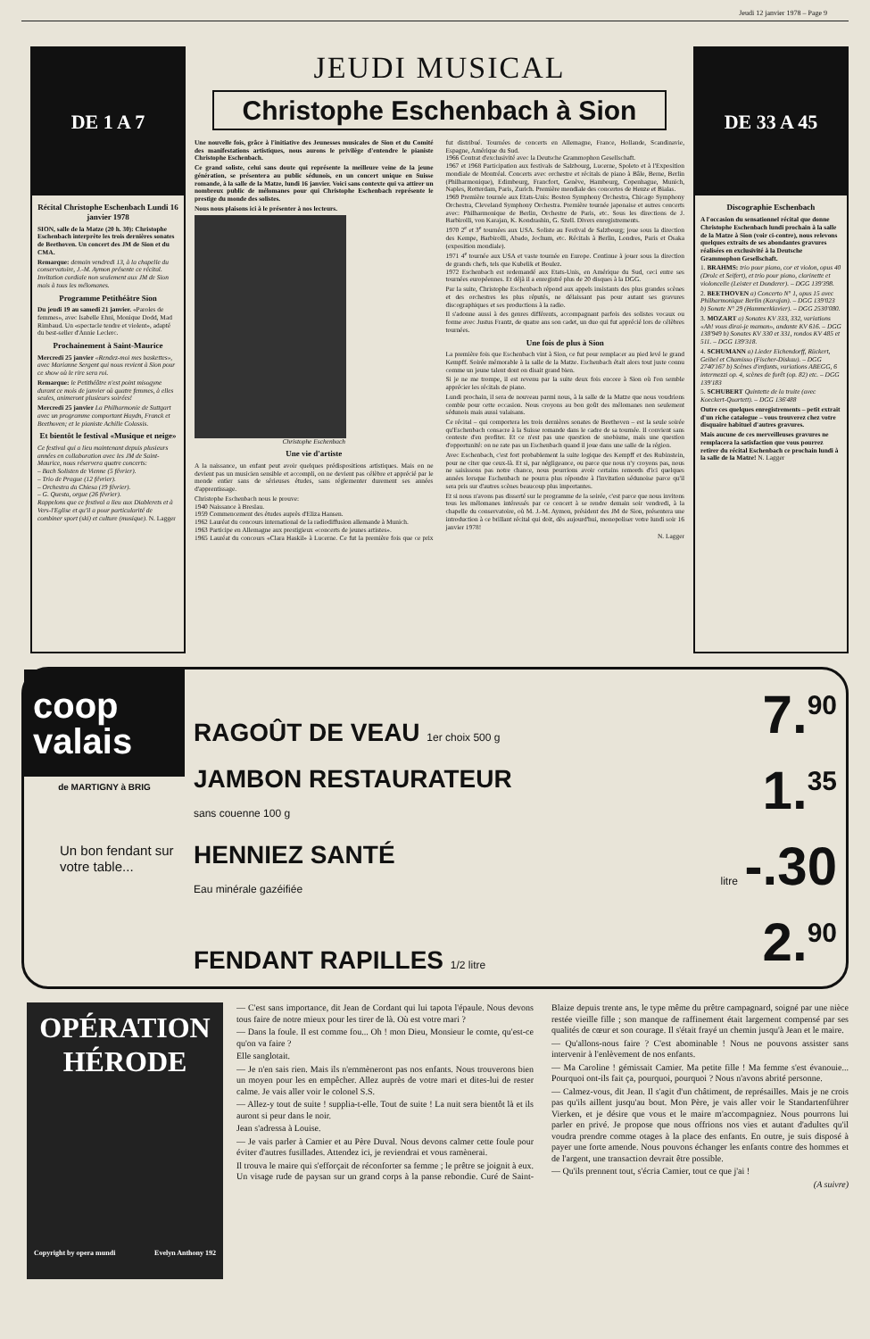Jeudi 12 janvier 1978 – Page 9
DE 1 A 7
Récital Christophe Eschenbach Lundi 16 janvier 1978
SION, salle de la Matze (20 h. 30): Christophe Eschenbach interprète les trois dernières sonates de Beethoven. Un concert des JM de Sion et du CMA.
Remarque: demain vendredi 13, à la chapelle du conservatoire, J.-M. Aymon présente ce récital. Invitation cordiale non seulement aux JM de Sion mais à tous les mélomanes.
Programme Petithéâtre Sion
Du jeudi 19 au samedi 21 janvier. «Paroles de femmes», avec Isabelle Ehni, Monique Dodd, Mad Rimbaud. Un «spectacle tendre et violent», adapté du best-seller d'Annie Leclerc.
Prochainement à Saint-Maurice
Mercredi 25 janvier «Rendez-moi mes baskettes», avec Marianne Sergent qui nous revient à Sion pour ce show où le rire sera roi.
Remarque: le Petithéâtre n'est point misogyne durant ce mois de janvier où quatre femmes, à elles seules, animeront plusieurs soirées!
Mercredi 25 janvier La Philharmonie de Suttgart avec un programme comportant Haydn, Franck et Beethoven; et le pianiste Achille Colassis.
Et bientôt le festival «Musique et neige»
Ce festival qui a lieu maintenant depuis plusieurs années en collaboration avec les JM de Saint-Maurice, nous réservera quatre concerts:
– Bach Solisten de Vienne (5 février).
– Trio de Prague (12 février).
– Orchestra da Chiesa (19 février).
– G. Questa, orgue (26 février).
Rappelons que ce festival a lieu aux Diablerets et à Vers-l'Eglise et qu'il a pour particularité de combiner sport (ski) et culture (musique). N. Lagger
JEUDI MUSICAL
Christophe Eschenbach à Sion
Une nouvelle fois, grâce à l'initiative des Jeunesses musicales de Sion et du Comité des manifestations artistiques, nous aurons le privilège d'entendre le pianiste Christophe Eschenbach.
Ce grand soliste, celui sans doute qui représente la meilleure veine de la jeune génération, se présentera au public sédunois, en un concert unique en Suisse romande, à la salle de la Matze, lundi 16 janvier. Voici sans contexte qui va attirer un nombreux public de mélomanes pour qui Christophe Eschenbach représente le prestige du monde des solistes.
Nous nous plaisons ici à le présenter à nos lecteurs.
Christophe Eschenbach
Une vie d'artiste
A la naissance, un enfant peut avoir quelques prédispositions artistiques. Mais on ne devient pas un musicien sensible et accompli, on ne devient pas célèbre et apprécié par le monde entier sans de sérieuses études, sans réglementer durement ses années d'apprentissage.
Christophe Eschenbach nous le prouve:
1940 Naissance à Breslau.
1959 Commencement des études auprès d'Eliza Hansen.
1962 Lauréat du concours international de la radiodiffusion allemande à Munich.
1963 Participe en Allemagne aux prestigieux «concerts de jeunes artistes».
1965 Lauréat du concours «Clara Haskil» à Lucerne. Ce fut la première fois que ce prix fut distribué. Tournées de concerts en Allemagne, France, Hollande, Scandinavie, Espagne, Amérique du Sud.
1966 Contrat d'exclusivité avec la Deutsche Grammophon Gesellschaft.
1967 et 1968 Participation aux festivals de Salzbourg, Lucerne, Spoleto et à l'Exposition mondiale de Montréal. Concerts avec orchestre et récitals de piano à Bâle, Berne, Berlin (Philharmonique), Edimbourg, Francfort, Genève, Hambourg, Copenhague, Munich, Naples, Rotterdam, Paris, Zurich. Première mondiale des concertos de Henze et Bialas.
1969 Première tournée aux Etats-Unis: Boston Symphony Orchestra, Chicago Symphony Orchestra, Cleveland Symphony Orchestra. Première tournée japonaise et autres concerts avec: Philharmonique de Berlin, Orchestre de Paris, etc. Sous les directions de J. Barbirolli, von Karajan, K. Kondrashin, G. Szell. Divers enregistrements.
1970 2<sup>e</sup> et 3<sup>e</sup> tournées aux USA. Soliste au Festival de Salzbourg; joue sous la direction des Kempe, Barbirolli, Abado, Jochum, etc. Récitals à Berlin, Londres, Paris et Osaka (exposition mondiale).
1971 4<sup>e</sup> tournée aux USA et vaste tournée en Europe. Continue à jouer sous la direction de grands chefs, tels que Kubelik et Boulez.
1972 Eschenbach est redemandé aux Etats-Unis, en Amérique du Sud, ceci entre ses tournées européennes. Et déjà il a enregistré plus de 20 disques à la DGG.
Par la suite, Christophe Eschenbach répond aux appels insistants des plus grandes scènes et des orchestres les plus réputés, ne délaissant pas pour autant ses gravures discographiques et ses productions à la radio.
Il s'adonne aussi à des genres différents, accompagnant parfois des solistes vocaux ou forme avec Justus Frantz, de quatre ans son cadet, un duo qui fut apprécié lors de célèbres tournées.
Une fois de plus à Sion
La première fois que Eschenbach vint à Sion, ce fut pour remplacer au pied levé le grand Kempff. Soirée mémorable à la salle de la Matze. Eschenbach était alors tout juste connu comme un jeune talent dont on disait grand bien.
Si je ne me trompe, il est revenu par la suite deux fois encore à Sion où l'on semble apprécier les récitals de piano.
Lundi prochain, il sera de nouveau parmi nous, à la salle de la Matze que nous voudrions comble pour cette occasion. Nous croyons au bon goût des mélomanes non seulement sédunois mais aussi valaisans.
Ce récital – qui comportera les trois dernières sonates de Beethoven – est la seule soirée qu'Eschenbach consacre à la Suisse romande dans le cadre de sa tournée. Il convient sans conteste d'en profiter. Et ce n'est pas une question de snobisme, mais une question d'opportunité: on ne rate pas un Eschenbach quand il joue dans une salle de la région.
Avec Eschenbach, c'est fort probablement la suite logique des Kempff et des Rubinstein, pour ne citer que ceux-là. Et si, par négligeance, ou parce que nous n'y croyons pas, nous ne saisissons pas notre chance, nous pourrions avoir certains remords d'ici quelques années lorsque Eschenbach ne pourra plus répondre à l'invitation sédunoise parce qu'il sera pris sur d'autres scènes beaucoup plus importantes.
Et si nous n'avons pas disserté sur le programme de la soirée, c'est parce que nous invitons tous les mélomanes intéressés par ce concert à se rendre demain soir vendredi, à la chapelle du conservatoire, où M. J.-M. Aymon, président des JM de Sion, présentera une introduction à ce brillant récital qui doit, dès aujourd'hui, monopoliser votre lundi soir 16 janvier 1978!
N. Lagger
DE 33 A 45
Discographie Eschenbach
A l'occasion du sensationnel récital que donne Christophe Eschenbach lundi prochain à la salle de la Matze à Sion (voir ci-contre), nous relevons quelques extraits de ses abondantes gravures réalisées en exclusivité à la Deutsche Grammophon Gesellschaft.
1. BRAHMS: trio pour piano, cor et violon, opus 40 (Drolc et Seifert), et trio pour piano, clarinette et violoncelle (Leister et Donderer). – DGG 139'398.
2. BEETHOVEN a) Concerto N° 1, opus 15 avec Philharmonique Berlin (Karajan). – DGG 139'023 b) Sonate N° 29 (Hammerklavier). – DGG 2530'080.
3. MOZART a) Sonates KV 333, 332, variations «Ah! vous dirai-je maman», andante KV 616. – DGG 138'949 b) Sonates KV 330 et 331, rondos KV 485 et 511. – DGG 139'318.
4. SCHUMANN a) Lieder Eichendorff, Rückert, Geibel et Chamisso (Fischer-Diskau). – DGG 2740'167 b) Scènes d'enfants, variations ABEGG, 6 intermezzi op. 4, scènes de forêt (op. 82) etc. – DGG 139'183
5. SCHUBERT Quintette de la truite (avec Koeckert-Quartett). – DGG 136'488
Outre ces quelques enregistrements – petit extrait d'un riche catalogue – vous trouverez chez votre disquaire habituel d'autres gravures.
Mais aucune de ces merveilleuses gravures ne remplacera la satisfaction que vous pourrez retirer du récital Eschenbach ce prochain lundi à la salle de la Matze! N. Lagger
coop
valais
de MARTIGNY à BRIG
Un bon fendant sur votre table...
RAGOÛT DE VEAU 1er choix 500 g 7.<sup>90</sup>
JAMBON RESTAURATEUR
sans couenne 100 g 1.<sup>35</sup>
HENNIEZ SANTÉ
Eau minérale gazéifiée litre -.30
FENDANT RAPILLES 1/2 litre 2.<sup>90</sup>
OPÉRATION
HÉRODE
Copyright by opera mundi Evelyn Anthony 192
— C'est sans importance, dit Jean de Cordant qui lui tapota l'épaule. Nous devons tous faire de notre mieux pour les tirer de là. Où est votre mari ?
— Dans la foule. Il est comme fou... Oh ! mon Dieu, Monsieur le comte, qu'est-ce qu'on va faire ?
Elle sanglotait.
— Je n'en sais rien. Mais ils n'emmèneront pas nos enfants. Nous trouverons bien un moyen pour les en empêcher. Allez auprès de votre mari et dites-lui de rester calme. Je vais aller voir le colonel S.S.
— Allez-y tout de suite ! supplia-t-elle. Tout de suite ! La nuit sera bientôt là et ils auront si peur dans le noir.
Jean s'adressa à Louise.
— Je vais parler à Camier et au Père Duval. Nous devons calmer cette foule pour éviter d'autres fusillades. Attendez ici, je reviendrai et vous ramènerai.
Il trouva le maire qui s'efforçait de réconforter sa femme ; le prêtre se joignit à eux. Un visage rude de paysan sur un grand corps à la panse rebondie. Curé de Saint-Blaize depuis trente ans, le type même du prêtre campagnard, soigné par une nièce restée vieille fille ; son manque de raffinement était largement compensé par ses qualités de cœur et son courage. Il s'était frayé un chemin jusqu'à Jean et le maire.
— Qu'allons-nous faire ? C'est abominable ! Nous ne pouvons assister sans intervenir à l'enlèvement de nos enfants.
— Ma Caroline ! gémissait Camier. Ma petite fille ! Ma femme s'est évanouie... Pourquoi ont-ils fait ça, pourquoi, pourquoi ? Nous n'avons abrité personne.
— Calmez-vous, dit Jean. Il s'agit d'un châtiment, de représailles. Mais je ne crois pas qu'ils aillent jusqu'au bout. Mon Père, je vais aller voir le Standartenführer Vierken, et je désire que vous et le maire m'accompagniez. Nous pourrons lui parler en privé. Je propose que nous offrions nos vies et autant d'adultes qu'il voudra prendre comme otages à la place des enfants. En outre, je suis disposé à payer une forte amende. Nous pouvons échanger les enfants contre des hommes et de l'argent, une transaction devrait être possible.
— Qu'ils prennent tout, s'écria Camier, tout ce que j'ai !
(A suivre)